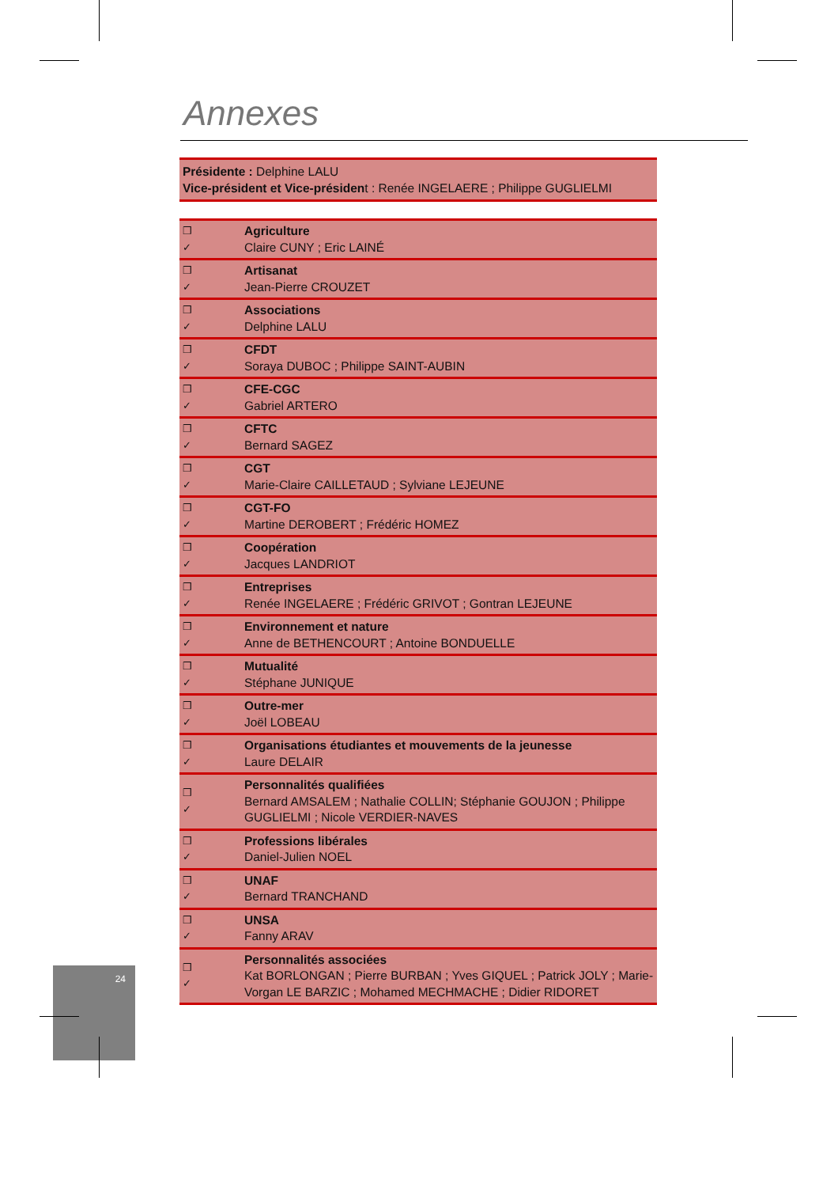Annexes
Présidente : Delphine LALU
Vice-président et Vice-président : Renée INGELAERE ; Philippe GUGLIELMI
| ❒ ✓ | Agriculture Claire CUNY ; Eric LAINÉ |
| ❒ ✓ | Artisanat Jean-Pierre CROUZET |
| ❒ ✓ | Associations Delphine LALU |
| ❒ ✓ | CFDT Soraya DUBOC ; Philippe SAINT-AUBIN |
| ❒ ✓ | CFE-CGC Gabriel ARTERO |
| ❒ ✓ | CFTC Bernard SAGEZ |
| ❒ ✓ | CGT Marie-Claire CAILLETAUD ; Sylviane LEJEUNE |
| ❒ ✓ | CGT-FO Martine DEROBERT ; Frédéric HOMEZ |
| ❒ ✓ | Coopération Jacques LANDRIOT |
| ❒ ✓ | Entreprises Renée INGELAERE ; Frédéric GRIVOT ; Gontran LEJEUNE |
| ❒ ✓ | Environnement et nature Anne de BETHENCOURT ; Antoine BONDUELLE |
| ❒ ✓ | Mutualité Stéphane JUNIQUE |
| ❒ ✓ | Outre-mer Joël LOBEAU |
| ❒ ✓ | Organisations étudiantes et mouvements de la jeunesse Laure DELAIR |
| ❒ ✓ | Personnalités qualifiées Bernard AMSALEM ; Nathalie COLLIN; Stéphanie GOUJON ; Philippe GUGLIELMI ; Nicole VERDIER-NAVES |
| ❒ ✓ | Professions libérales Daniel-Julien NOEL |
| ❒ ✓ | UNAF Bernard TRANCHAND |
| ❒ ✓ | UNSA Fanny ARAV |
| ❒ ✓ | Personnalités associées Kat BORLONGAN ; Pierre BURBAN ; Yves GIQUEL ; Patrick JOLY ; Marie-Vorgan LE BARZIC ; Mohamed MECHMACHE ; Didier RIDORET |
24